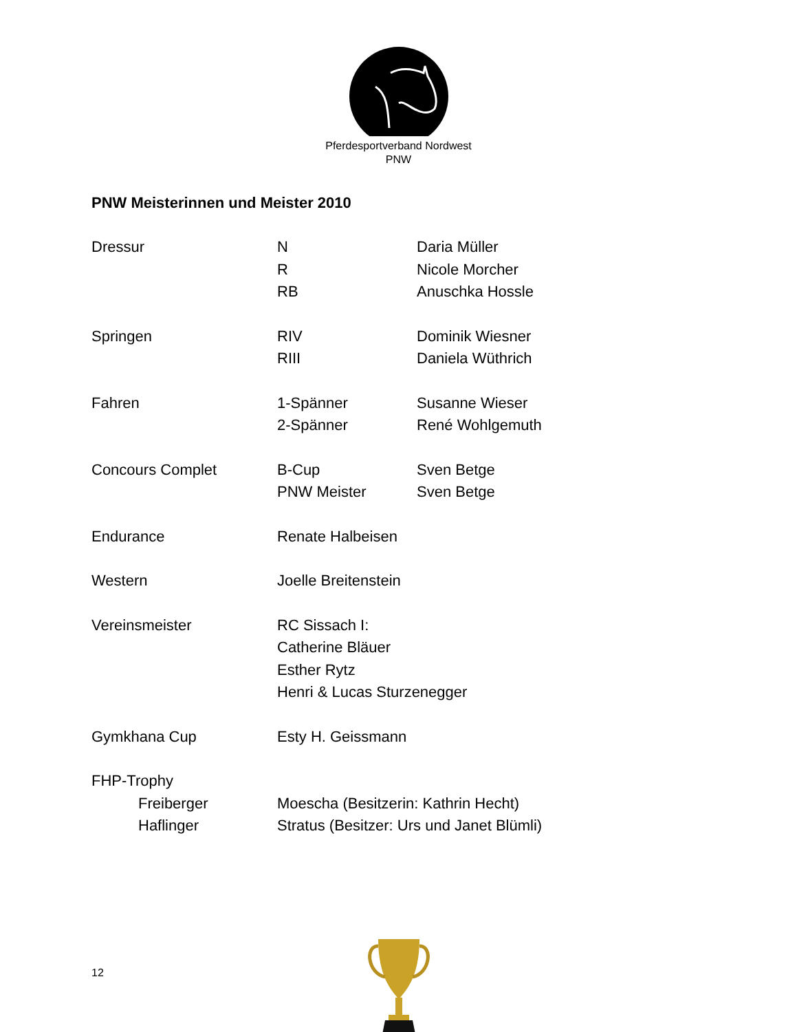Pferdesportverband Nordwest
PNW
PNW Meisterinnen und Meister 2010
| Dressur | N | Daria Müller |
| | R | Nicole Morcher |
| | RB | Anuschka Hossle |
| Springen | RIV | Dominik Wiesner |
| | RIII | Daniela Wüthrich |
| Fahren | 1-Spänner | Susanne Wieser |
| | 2-Spänner | René Wohlgemuth |
| Concours Complet | B-Cup | Sven Betge |
| | PNW Meister | Sven Betge |
| Endurance | Renate Halbeisen | |
| Western | Joelle Breitenstein | |
| Vereinsmeister | RC Sissach I: | |
| | Catherine Bläuer | |
| | Esther Rytz | |
| | Henri & Lucas Sturzenegger | |
| Gymkhana Cup | Esty H. Geissmann | |
| FHP-Trophy | | |
| Freiberger | Moescha (Besitzerin: Kathrin Hecht) | |
| Haflinger | Stratus (Besitzer: Urs und Janet Blümli) | |
12